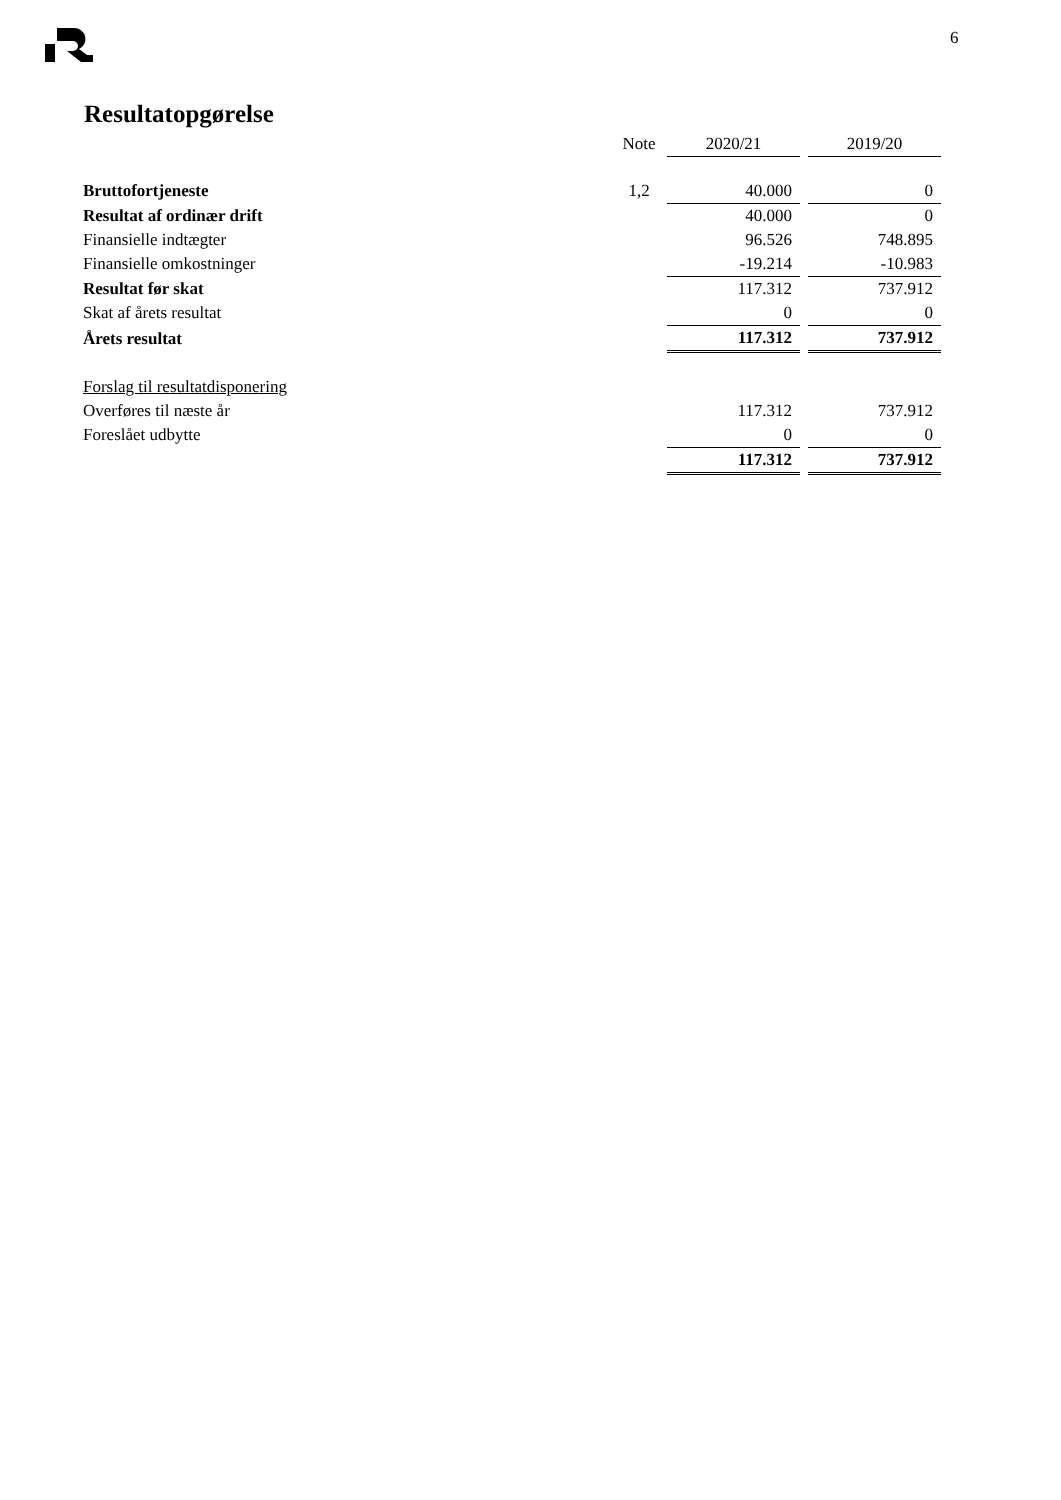6
Resultatopgørelse
| | Note | 2020/21 | | 2019/20 |
| Bruttofortjeneste | 1,2 | 40.000 | | 0 |
| Resultat af ordinær drift | | 40.000 | | 0 |
| Finansielle indtægter | | 96.526 | | 748.895 |
| Finansielle omkostninger | | -19.214 | | -10.983 |
| Resultat før skat | | 117.312 | | 737.912 |
| Skat af årets resultat | | 0 | | 0 |
| Årets resultat | | 117.312 | | 737.912 |
| Forslag til resultatdisponering | | | | |
| Overføres til næste år | | 117.312 | | 737.912 |
| Foreslået udbytte | | 0 | | 0 |
| | | 117.312 | | 737.912 |